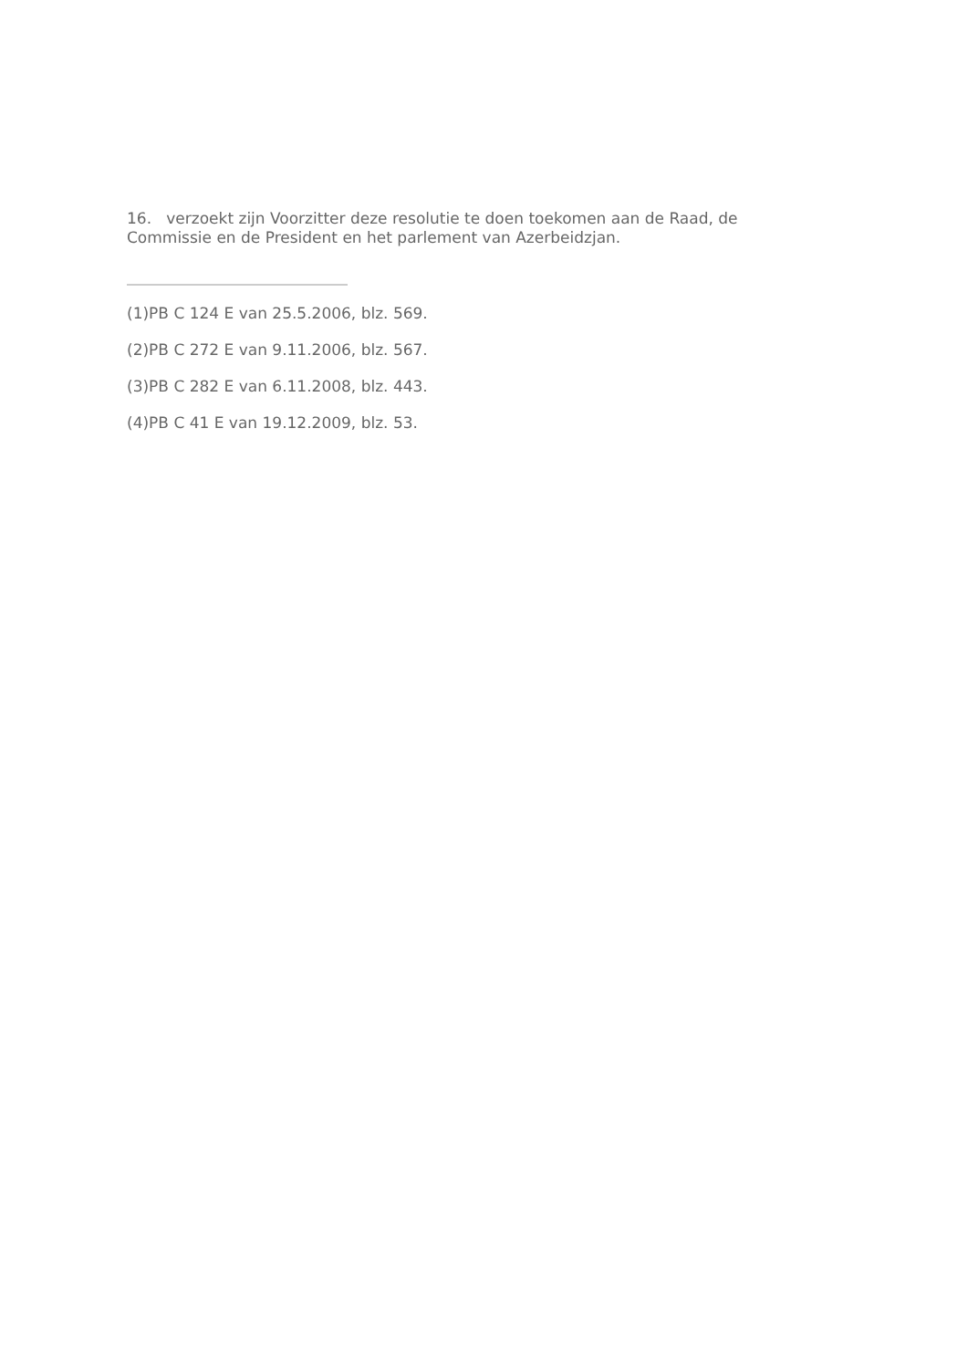16. verzoekt zijn Voorzitter deze resolutie te doen toekomen aan de Raad, de Commissie en de President en het parlement van Azerbeidzjan.
(1)PB C 124 E van 25.5.2006, blz. 569.
(2)PB C 272 E van 9.11.2006, blz. 567.
(3)PB C 282 E van 6.11.2008, blz. 443.
(4)PB C 41 E van 19.12.2009, blz. 53.